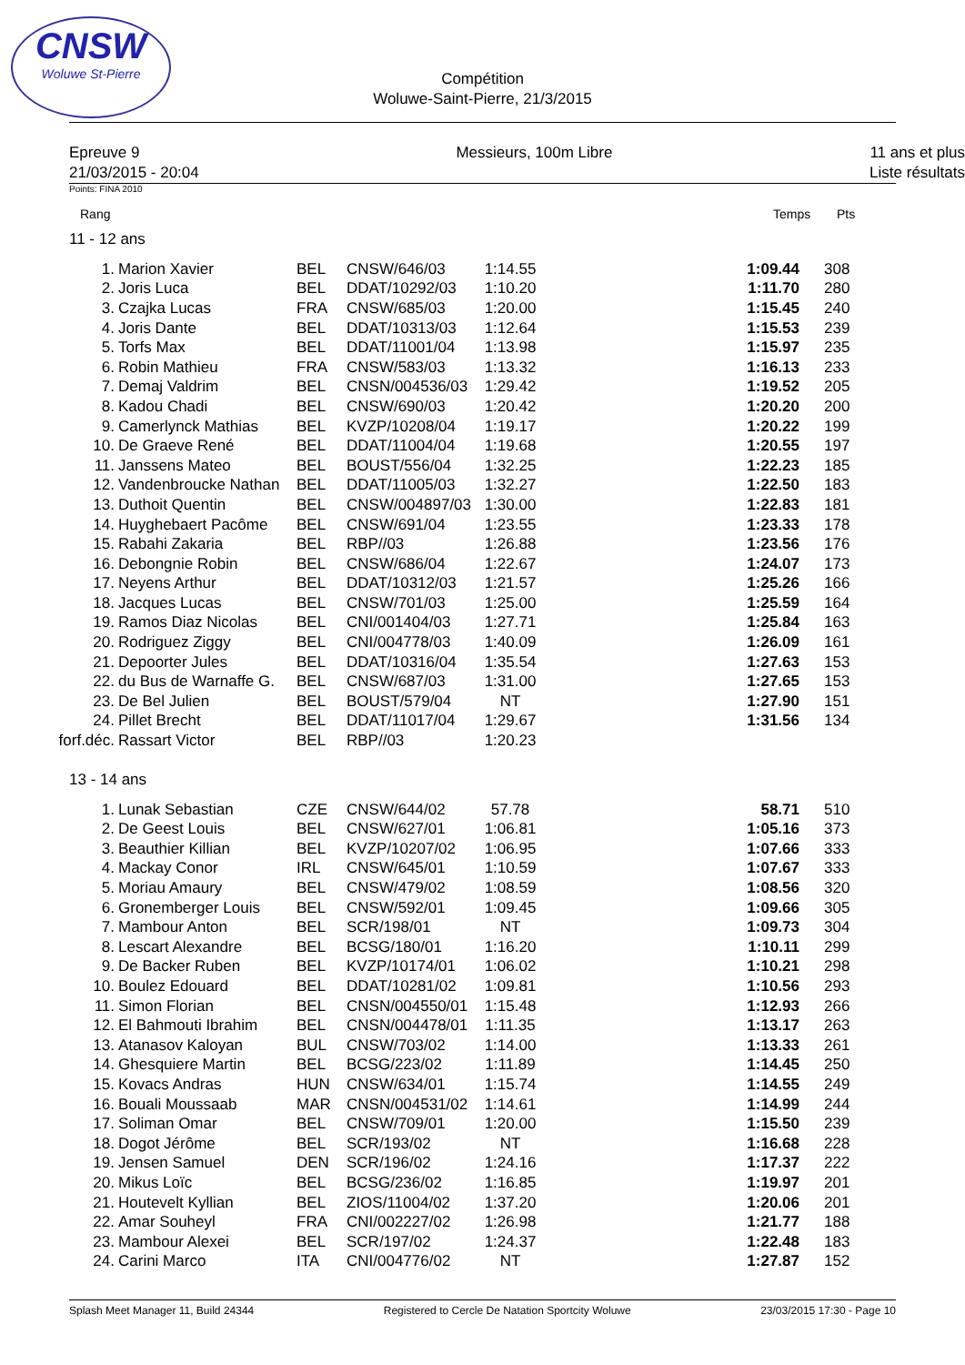CNSW
Woluwe St-Pierre
Compétition
Woluwe-Saint-Pierre, 21/3/2015
Epreuve 9
21/03/2015 - 20:04
Messieurs, 100m Libre 11 ans et plus
Liste résultats
Points: FINA 2010
Rang Temps Pts
11 - 12 ans
| 1. | Marion Xavier | BEL | CNSW/646/03 | 1:14.55 | | 1:09.44 | 308 |
| 2. | Joris Luca | BEL | DDAT/10292/03 | 1:10.20 | | 1:11.70 | 280 |
| 3. | Czajka Lucas | FRA | CNSW/685/03 | 1:20.00 | | 1:15.45 | 240 |
| 4. | Joris Dante | BEL | DDAT/10313/03 | 1:12.64 | | 1:15.53 | 239 |
| 5. | Torfs Max | BEL | DDAT/11001/04 | 1:13.98 | | 1:15.97 | 235 |
| 6. | Robin Mathieu | FRA | CNSW/583/03 | 1:13.32 | | 1:16.13 | 233 |
| 7. | Demaj Valdrim | BEL | CNSN/004536/03 | 1:29.42 | | 1:19.52 | 205 |
| 8. | Kadou Chadi | BEL | CNSW/690/03 | 1:20.42 | | 1:20.20 | 200 |
| 9. | Camerlynck Mathias | BEL | KVZP/10208/04 | 1:19.17 | | 1:20.22 | 199 |
| 10. | De Graeve René | BEL | DDAT/11004/04 | 1:19.68 | | 1:20.55 | 197 |
| 11. | Janssens Mateo | BEL | BOUST/556/04 | 1:32.25 | | 1:22.23 | 185 |
| 12. | Vandenbroucke Nathan | BEL | DDAT/11005/03 | 1:32.27 | | 1:22.50 | 183 |
| 13. | Duthoit Quentin | BEL | CNSW/004897/03 | 1:30.00 | | 1:22.83 | 181 |
| 14. | Huyghebaert Pacôme | BEL | CNSW/691/04 | 1:23.55 | | 1:23.33 | 178 |
| 15. | Rabahi Zakaria | BEL | RBP//03 | 1:26.88 | | 1:23.56 | 176 |
| 16. | Debongnie Robin | BEL | CNSW/686/04 | 1:22.67 | | 1:24.07 | 173 |
| 17. | Neyens Arthur | BEL | DDAT/10312/03 | 1:21.57 | | 1:25.26 | 166 |
| 18. | Jacques Lucas | BEL | CNSW/701/03 | 1:25.00 | | 1:25.59 | 164 |
| 19. | Ramos Diaz Nicolas | BEL | CNI/001404/03 | 1:27.71 | | 1:25.84 | 163 |
| 20. | Rodriguez Ziggy | BEL | CNI/004778/03 | 1:40.09 | | 1:26.09 | 161 |
| 21. | Depoorter Jules | BEL | DDAT/10316/04 | 1:35.54 | | 1:27.63 | 153 |
| 22. | du Bus de Warnaffe G. | BEL | CNSW/687/03 | 1:31.00 | | 1:27.65 | 153 |
| 23. | De Bel Julien | BEL | BOUST/579/04 | NT | | 1:27.90 | 151 |
| 24. | Pillet Brecht | BEL | DDAT/11017/04 | 1:29.67 | | 1:31.56 | 134 |
| forf.déc. | Rassart Victor | BEL | RBP//03 | 1:20.23 | | | |
13 - 14 ans
| 1. | Lunak Sebastian | CZE | CNSW/644/02 | 57.78 | | 58.71 | 510 |
| 2. | De Geest Louis | BEL | CNSW/627/01 | 1:06.81 | | 1:05.16 | 373 |
| 3. | Beauthier Killian | BEL | KVZP/10207/02 | 1:06.95 | | 1:07.66 | 333 |
| 4. | Mackay Conor | IRL | CNSW/645/01 | 1:10.59 | | 1:07.67 | 333 |
| 5. | Moriau Amaury | BEL | CNSW/479/02 | 1:08.59 | | 1:08.56 | 320 |
| 6. | Gronemberger Louis | BEL | CNSW/592/01 | 1:09.45 | | 1:09.66 | 305 |
| 7. | Mambour Anton | BEL | SCR/198/01 | NT | | 1:09.73 | 304 |
| 8. | Lescart Alexandre | BEL | BCSG/180/01 | 1:16.20 | | 1:10.11 | 299 |
| 9. | De Backer Ruben | BEL | KVZP/10174/01 | 1:06.02 | | 1:10.21 | 298 |
| 10. | Boulez Edouard | BEL | DDAT/10281/02 | 1:09.81 | | 1:10.56 | 293 |
| 11. | Simon Florian | BEL | CNSN/004550/01 | 1:15.48 | | 1:12.93 | 266 |
| 12. | El Bahmouti Ibrahim | BEL | CNSN/004478/01 | 1:11.35 | | 1:13.17 | 263 |
| 13. | Atanasov Kaloyan | BUL | CNSW/703/02 | 1:14.00 | | 1:13.33 | 261 |
| 14. | Ghesquiere Martin | BEL | BCSG/223/02 | 1:11.89 | | 1:14.45 | 250 |
| 15. | Kovacs Andras | HUN | CNSW/634/01 | 1:15.74 | | 1:14.55 | 249 |
| 16. | Bouali Moussaab | MAR | CNSN/004531/02 | 1:14.61 | | 1:14.99 | 244 |
| 17. | Soliman Omar | BEL | CNSW/709/01 | 1:20.00 | | 1:15.50 | 239 |
| 18. | Dogot Jérôme | BEL | SCR/193/02 | NT | | 1:16.68 | 228 |
| 19. | Jensen Samuel | DEN | SCR/196/02 | 1:24.16 | | 1:17.37 | 222 |
| 20. | Mikus Loïc | BEL | BCSG/236/02 | 1:16.85 | | 1:19.97 | 201 |
| 21. | Houtevelt Kyllian | BEL | ZIOS/11004/02 | 1:37.20 | | 1:20.06 | 201 |
| 22. | Amar Souheyl | FRA | CNI/002227/02 | 1:26.98 | | 1:21.77 | 188 |
| 23. | Mambour Alexei | BEL | SCR/197/02 | 1:24.37 | | 1:22.48 | 183 |
| 24. | Carini Marco | ITA | CNI/004776/02 | NT | | 1:27.87 | 152 |
Splash Meet Manager 11, Build 24344 Registered to Cercle De Natation Sportcity Woluwe 23/03/2015 17:30 - Page 10